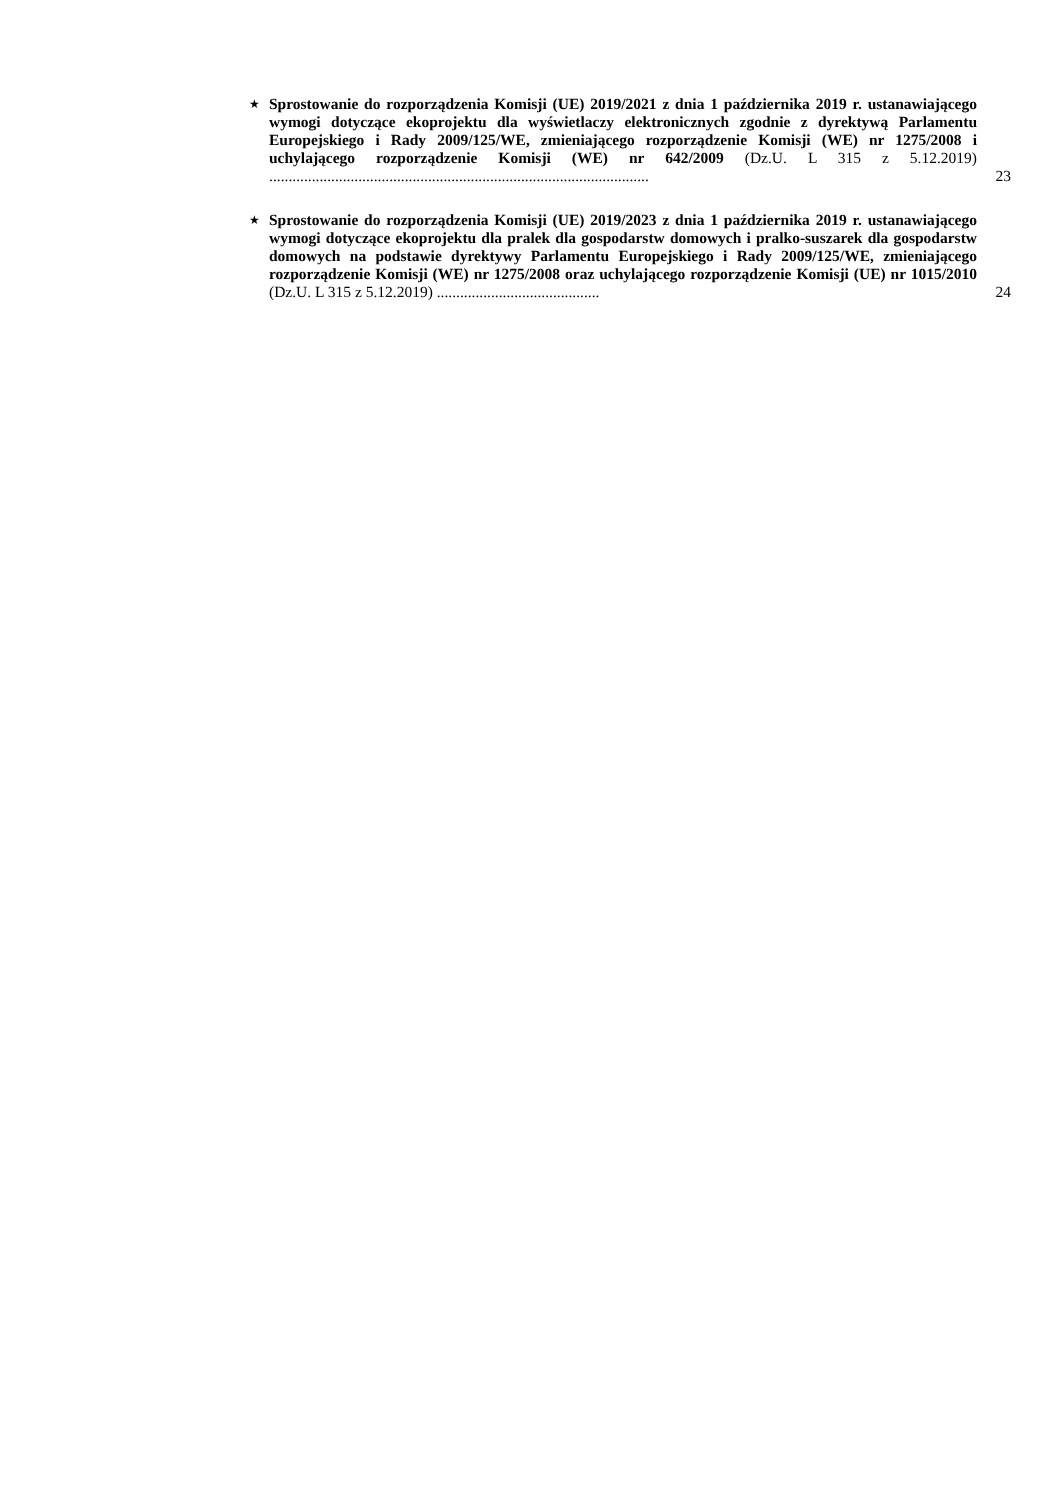★
Sprostowanie do rozporządzenia Komisji (UE) 2019/2021 z dnia 1 października 2019 r. ustanawiającego wymogi dotyczące ekoprojektu dla wyświetlaczy elektronicznych zgodnie z dyrektywą Parlamentu Europejskiego i Rady 2009/125/WE, zmieniającego rozporządzenie Komisji (WE) nr 1275/2008 i uchylającego rozporządzenie Komisji (WE) nr 642/2009 (Dz.U. L 315 z 5.12.2019) ..................................................................................................
23
★
Sprostowanie do rozporządzenia Komisji (UE) 2019/2023 z dnia 1 października 2019 r. ustanawiającego wymogi dotyczące ekoprojektu dla pralek dla gospodarstw domowych i pralko-suszarek dla gospodarstw domowych na podstawie dyrektywy Parlamentu Europejskiego i Rady 2009/125/WE, zmieniającego rozporządzenie Komisji (WE) nr 1275/2008 oraz uchylającego rozporządzenie Komisji (UE) nr 1015/2010 (Dz.U. L 315 z 5.12.2019) ..........................................
24